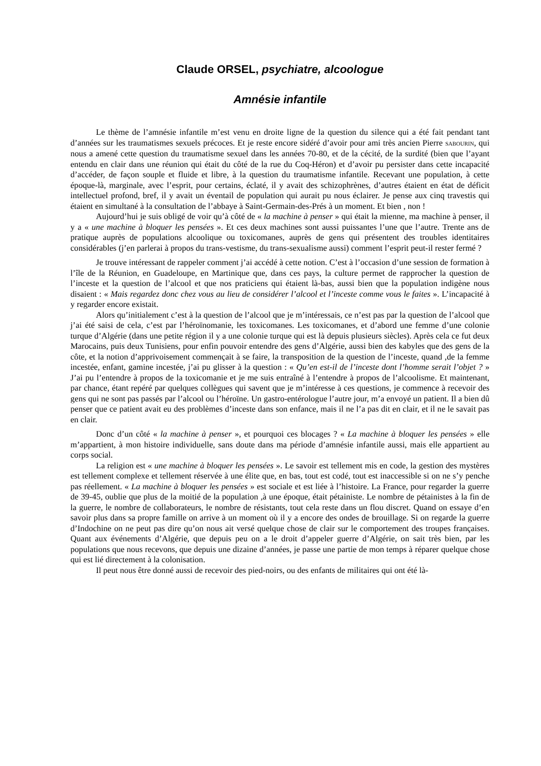Claude ORSEL, psychiatre, alcoologue
Amnésie infantile
Le thème de l’amnésie infantile m’est venu en droite ligne de la question du silence qui a été fait pendant tant d’années sur les traumatismes sexuels précoces. Et je reste encore sidéré d’avoir pour ami très ancien Pierre SABOURIN, qui nous a amené cette question du traumatisme sexuel dans les années 70-80, et de la cécité, de la surdité (bien que l’ayant entendu en clair dans une réunion qui était du côté de la rue du Coq-Héron) et d’avoir pu persister dans cette incapacité d’accéder, de façon souple et fluide et libre, à la question du traumatisme infantile. Recevant une population, à cette époque-là, marginale, avec l’esprit, pour certains, éclaté, il y avait des schizophrènes, d’autres étaient en état de déficit intellectuel profond, bref, il y avait un éventail de population qui aurait pu nous éclairer. Je pense aux cinq travestis qui étaient en simultané à la consultation de l’abbaye à Saint-Germain-des-Prés à un moment. Et bien , non !
Aujourd’hui je suis obligé de voir qu’à côté de « la machine à penser » qui était la mienne, ma machine à penser, il y a « une machine à bloquer les pensées ». Et ces deux machines sont aussi puissantes l’une que l’autre. Trente ans de pratique auprès de populations alcoolique ou toxicomanes, auprès de gens qui présentent des troubles identitaires considérables (j’en parlerai à propos du trans-vestisme, du trans-sexualisme aussi) comment l’esprit peut-il rester fermé ?
Je trouve intéressant de rappeler comment j’ai accédé à cette notion. C’est à l’occasion d’une session de formation à l’île de la Réunion, en Guadeloupe, en Martinique que, dans ces pays, la culture permet de rapprocher la question de l’inceste et la question de l’alcool et que nos praticiens qui étaient là-bas, aussi bien que la population indigène nous disaient : « Mais regardez donc chez vous au lieu de considérer l’alcool et l’inceste comme vous le faites ». L’incapacité à y regarder encore existait.
Alors qu’initialement c’est à la question de l’alcool que je m’intéressais, ce n’est pas par la question de l’alcool que j’ai été saisi de cela, c’est par l’héroïnomanie, les toxicomanes. Les toxicomanes, et d’abord une femme d’une colonie turque d’Algérie (dans une petite région il y a une colonie turque qui est là depuis plusieurs siècles). Après cela ce fut deux Marocains, puis deux Tunisiens, pour enfin pouvoir entendre des gens d’Algérie, aussi bien des kabyles que des gens de la côte, et la notion d’apprivoisement commençait à se faire, la transposition de la question de l’inceste, quand ,de la femme incestée, enfant, gamine incestée, j’ai pu glisser à la question : « Qu’en est-il de l’inceste dont l’homme serait l’objet ? » J’ai pu l’entendre à propos de la toxicomanie et je me suis entraîné à l’entendre à propos de l’alcoolisme. Et maintenant, par chance, étant repéré par quelques collègues qui savent que je m’intéresse à ces questions, je commence à recevoir des gens qui ne sont pas passés par l’alcool ou l’héroïne. Un gastro-entérologue l’autre jour, m’a envoyé un patient. Il a bien dû penser que ce patient avait eu des problèmes d’inceste dans son enfance, mais il ne l’a pas dit en clair, et il ne le savait pas en clair.
Donc d’un côté « la machine à penser », et pourquoi ces blocages ? « La machine à bloquer les pensées » elle m’appartient, à mon histoire individuelle, sans doute dans ma période d’amnésie infantile aussi, mais elle appartient au corps social.
La religion est « une machine à bloquer les pensées ». Le savoir est tellement mis en code, la gestion des mystères est tellement complexe et tellement réservée à une élite que, en bas, tout est codé, tout est inaccessible si on ne s’y penche pas réellement. « La machine à bloquer les pensées » est sociale et est liée à l’histoire. La France, pour regarder la guerre de 39-45, oublie que plus de la moitié de la population ,à une époque, était pétainiste. Le nombre de pétainistes à la fin de la guerre, le nombre de collaborateurs, le nombre de résistants, tout cela reste dans un flou discret. Quand on essaye d’en savoir plus dans sa propre famille on arrive à un moment où il y a encore des ondes de brouillage. Si on regarde la guerre d’Indochine on ne peut pas dire qu’on nous ait versé quelque chose de clair sur le comportement des troupes françaises. Quant aux événements d’Algérie, que depuis peu on a le droit d’appeler guerre d’Algérie, on sait très bien, par les populations que nous recevons, que depuis une dizaine d’années, je passe une partie de mon temps à réparer quelque chose qui est lié directement à la colonisation.
Il peut nous être donné aussi de recevoir des pied-noirs, ou des enfants de militaires qui ont été là-